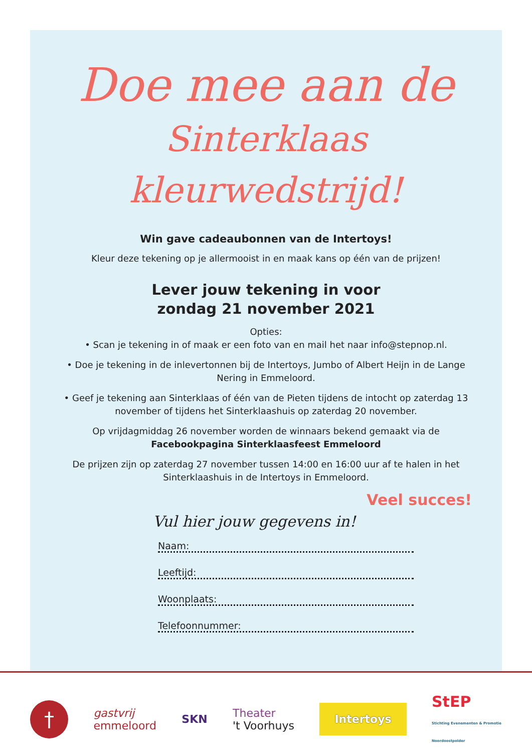Doe mee aan de
Sinterklaas kleurwedstrijd!
Win gave cadeaubonnen van de Intertoys!
Kleur deze tekening op je allermooist in en maak kans op één van de prijzen!
Lever jouw tekening in voor
zondag 21 november 2021
Opties:
• Scan je tekening in of maak er een foto van en mail het naar info@stepnop.nl.
• Doe je tekening in de inlevertonnen bij de Intertoys, Jumbo of Albert Heijn in de Lange Nering in Emmeloord.
• Geef je tekening aan Sinterklaas of één van de Pieten tijdens de intocht op zaterdag 13 november of tijdens het Sinterklaashuis op zaterdag 20 november.
Op vrijdagmiddag 26 november worden de winnaars bekend gemaakt via de Facebookpagina Sinterklaasfeest Emmeloord
De prijzen zijn op zaterdag 27 november tussen 14:00 en 16:00 uur af te halen in het Sinterklaashuis in de Intertoys in Emmeloord.
Veel succes!
Vul hier jouw gegevens in!
Naam:
Leeftijd:
Woonplaats:
Telefoonnummer:
†
gastvrij
emmeloord
SKN
Theater
't Voorhuys
Intertoys
StEP
Stichting Evenementen & Promotie
Noordoostpolder